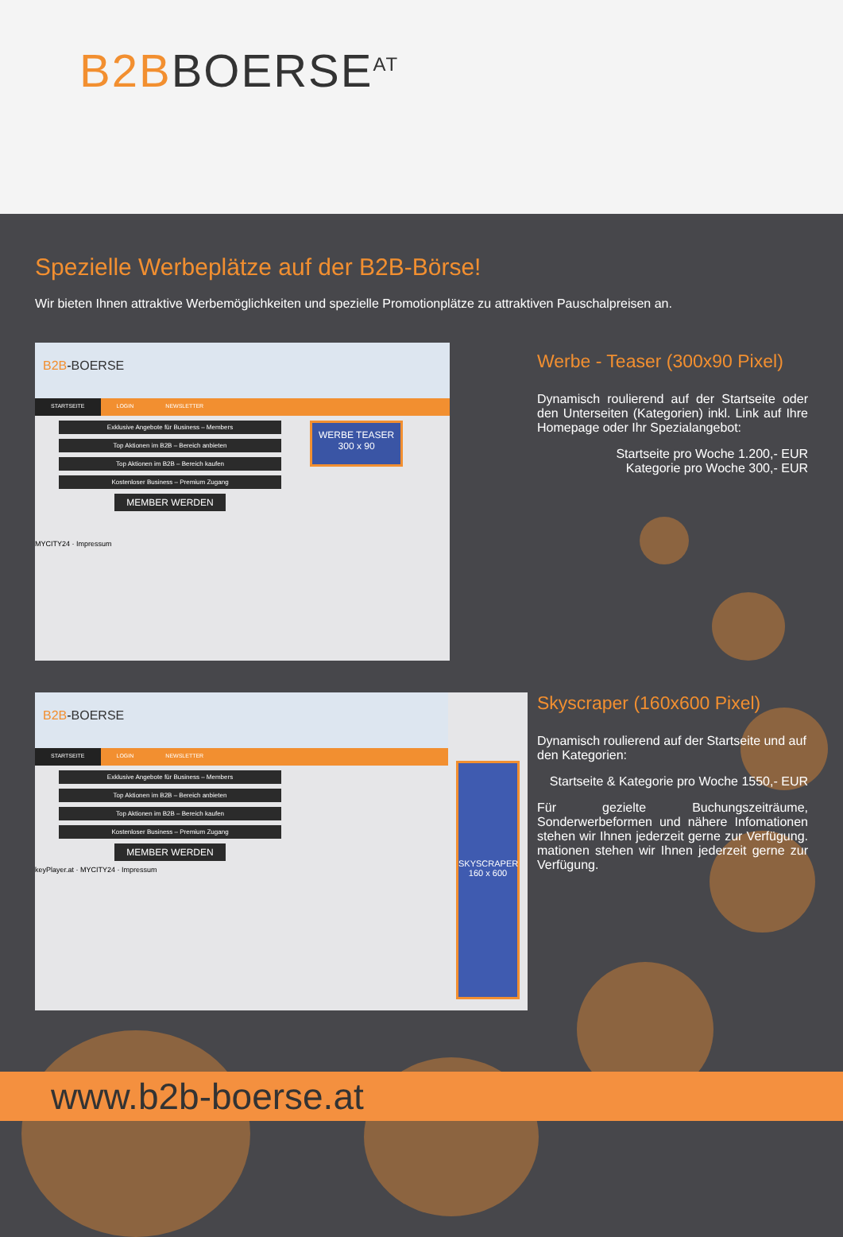B2B BOERSE<sup>AT</sup>
Spezielle Werbeplätze auf der B2B-Börse!
Wir bieten Ihnen attraktive Werbemöglichkeiten und spezielle Promotionplätze zu attraktiven Pauschalpreisen an.
B2B-BOERSE
STARTSEITE LOGIN NEWSLETTER
Exklusive Angebote für Business – Members
Top Aktionen im B2B – Bereich anbieten
Top Aktionen im B2B – Bereich kaufen
Kostenloser Business – Premium Zugang
MEMBER WERDEN
WERBE TEASER
300 x 90
MYCITY24 · Impressum
Werbe - Teaser (300x90 Pixel)
Dynamisch roulierend auf der Startseite oder den Unterseiten (Kategorien) inkl. Link auf Ihre Homepage oder Ihr Spezialangebot:
Startseite pro Woche 1.200,- EUR
Kategorie pro Woche 300,- EUR
B2B-BOERSE
STARTSEITE LOGIN NEWSLETTER
Exklusive Angebote für Business – Members
Top Aktionen im B2B – Bereich anbieten
Top Aktionen im B2B – Bereich kaufen
Kostenloser Business – Premium Zugang
MEMBER WERDEN
keyPlayer.at · MYCITY24 · Impressum
SKYSCRAPER
160 x 600
Skyscraper (160x600 Pixel)
Dynamisch roulierend auf der Startseite und auf den Kategorien:
Startseite & Kategorie pro Woche 1550,- EUR
Für gezielte Buchungszeiträume, Sonderwerbeformen und nähere Infomationen stehen wir Ihnen jederzeit gerne zur Verfügung. mationen stehen wir Ihnen jederzeit gerne zur Verfügung.
www.b2b-boerse.at